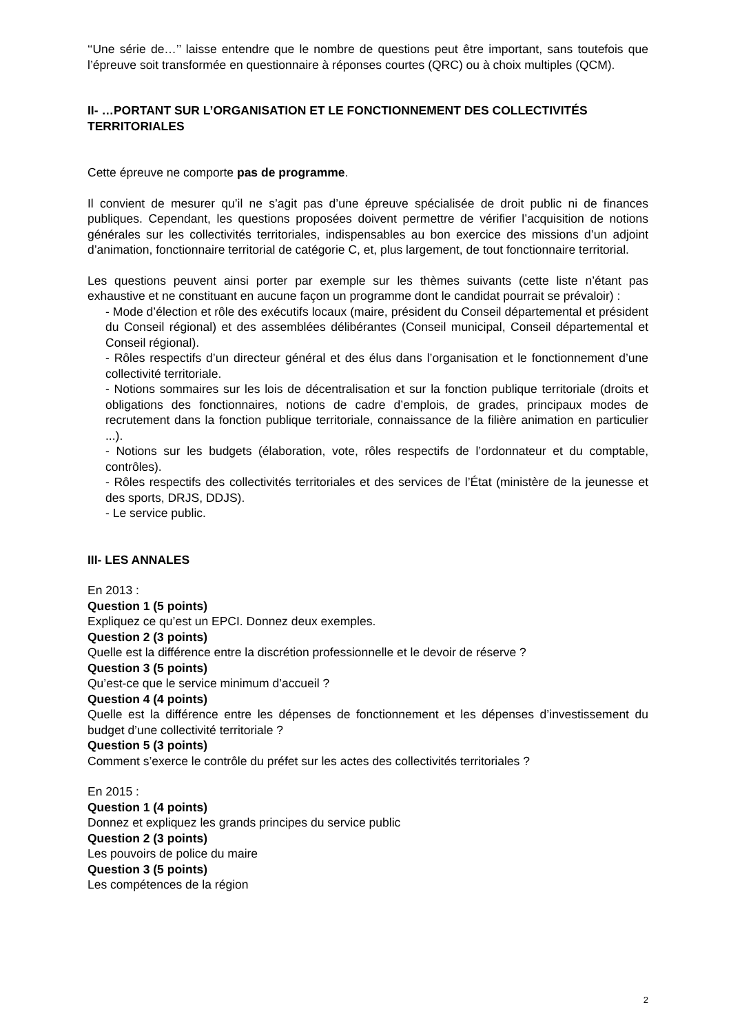‘‘Une série de…’’ laisse entendre que le nombre de questions peut être important, sans toutefois que l’épreuve soit transformée en questionnaire à réponses courtes (QRC) ou à choix multiples (QCM).
II- …PORTANT SUR L’ORGANISATION ET LE FONCTIONNEMENT DES COLLECTIVITÉS TERRITORIALES
Cette épreuve ne comporte pas de programme.
Il convient de mesurer qu’il ne s’agit pas d’une épreuve spécialisée de droit public ni de finances publiques. Cependant, les questions proposées doivent permettre de vérifier l’acquisition de notions générales sur les collectivités territoriales, indispensables au bon exercice des missions d’un adjoint d’animation, fonctionnaire territorial de catégorie C, et, plus largement, de tout fonctionnaire territorial.
Les questions peuvent ainsi porter par exemple sur les thèmes suivants (cette liste n’étant pas exhaustive et ne constituant en aucune façon un programme dont le candidat pourrait se prévaloir) :
- Mode d’élection et rôle des exécutifs locaux (maire, président du Conseil départemental et président du Conseil régional) et des assemblées délibérantes (Conseil municipal, Conseil départemental et Conseil régional).
- Rôles respectifs d’un directeur général et des élus dans l’organisation et le fonctionnement d’une collectivité territoriale.
- Notions sommaires sur les lois de décentralisation et sur la fonction publique territoriale (droits et obligations des fonctionnaires, notions de cadre d’emplois, de grades, principaux modes de recrutement dans la fonction publique territoriale, connaissance de la filière animation en particulier ...).
- Notions sur les budgets (élaboration, vote, rôles respectifs de l’ordonnateur et du comptable, contrôles).
- Rôles respectifs des collectivités territoriales et des services de l’État (ministère de la jeunesse et des sports, DRJS, DDJS).
- Le service public.
III- LES ANNALES
En 2013 :
Question 1 (5 points)
Expliquez ce qu’est un EPCI. Donnez deux exemples.
Question 2 (3 points)
Quelle est la différence entre la discrétion professionnelle et le devoir de réserve ?
Question 3 (5 points)
Qu’est-ce que le service minimum d’accueil ?
Question 4 (4 points)
Quelle est la différence entre les dépenses de fonctionnement et les dépenses d’investissement du budget d’une collectivité territoriale ?
Question 5 (3 points)
Comment s’exerce le contrôle du préfet sur les actes des collectivités territoriales ?
En 2015 :
Question 1 (4 points)
Donnez et expliquez les grands principes du service public
Question 2 (3 points)
Les pouvoirs de police du maire
Question 3 (5 points)
Les compétences de la région
2